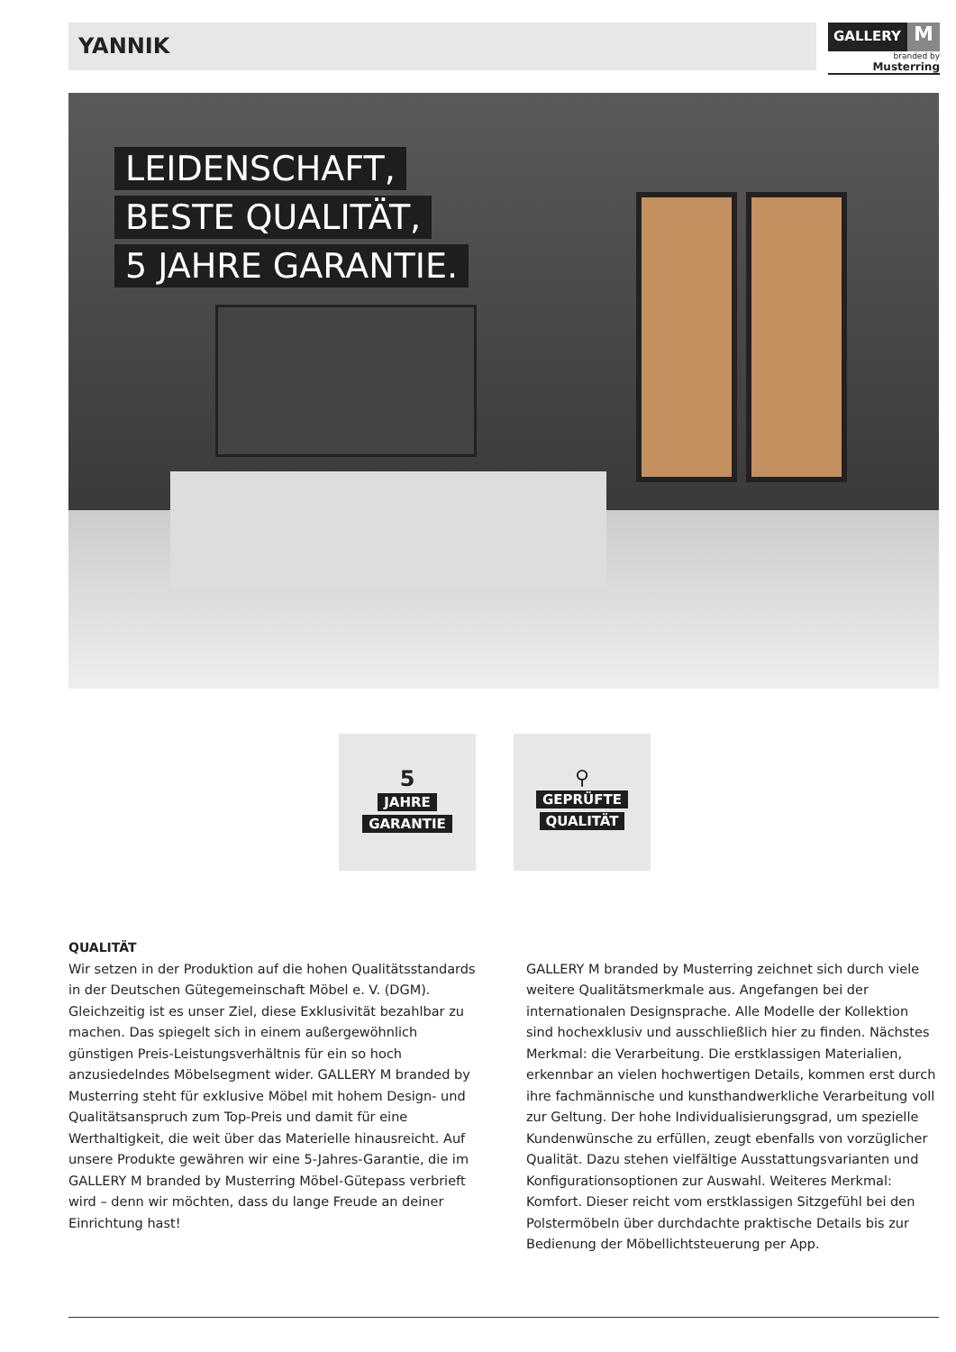YANNIK
GALLERY
M
branded by Musterring
LEIDENSCHAFT,
BESTE QUALITÄT,
5 JAHRE GARANTIE.
5
JAHRE
GARANTIE
⚲
GEPRÜFTE
QUALITÄT
QUALITÄT
Wir setzen in der Produktion auf die hohen Qualitätsstandards in der Deutschen Gütegemeinschaft Möbel e. V. (DGM). Gleichzeitig ist es unser Ziel, diese Exklusivität bezahlbar zu machen. Das spiegelt sich in einem außergewöhnlich günstigen Preis-Leistungsverhältnis für ein so hoch anzusiedelndes Möbelsegment wider. GALLERY M branded by Musterring steht für exklusive Möbel mit hohem Design- und Qualitätsanspruch zum Top-Preis und damit für eine Werthaltigkeit, die weit über das Materielle hinausreicht. Auf unsere Produkte gewähren wir eine 5-Jahres-Garantie, die im GALLERY M branded by Musterring Möbel-Gütepass verbrieft wird – denn wir möchten, dass du lange Freude an deiner Einrichtung hast!
GALLERY M branded by Musterring zeichnet sich durch viele weitere Qualitätsmerkmale aus. Angefangen bei der internationalen Designsprache. Alle Modelle der Kollektion sind hochexklusiv und ausschließlich hier zu finden. Nächstes Merkmal: die Verarbeitung. Die erstklassigen Materialien, erkennbar an vielen hochwertigen Details, kommen erst durch ihre fachmännische und kunsthandwerkliche Verarbeitung voll zur Geltung. Der hohe Individualisierungsgrad, um spezielle Kundenwünsche zu erfüllen, zeugt ebenfalls von vorzüglicher Qualität. Dazu stehen vielfältige Ausstattungsvarianten und Konfigurationsoptionen zur Auswahl. Weiteres Merkmal: Komfort. Dieser reicht vom erstklassigen Sitzgefühl bei den Polstermöbeln über durchdachte praktische Details bis zur Bedienung der Möbellichtsteuerung per App.